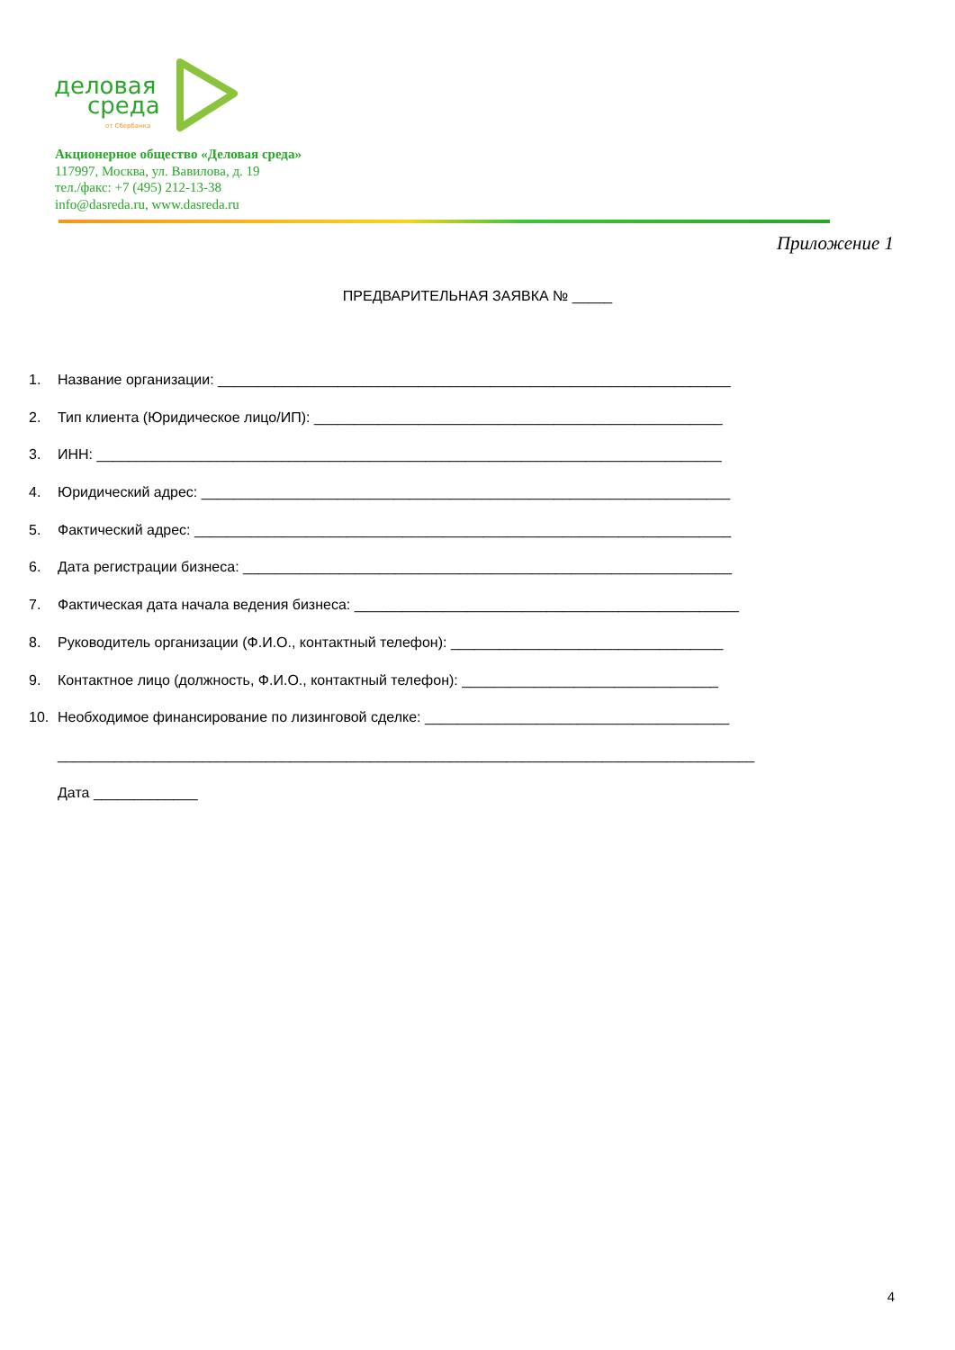деловая
среда
от Сбербанка
Акционерное общество «Деловая среда»
117997, Москва, ул. Вавилова, д. 19
тел./факс: +7 (495) 212-13-38
info@dasreda.ru, www.dasreda.ru
Приложение 1
ПРЕДВАРИТЕЛЬНАЯ ЗАЯВКА № _____
1. Название организации: ________________________________________________________________
2. Тип клиента (Юридическое лицо/ИП): ___________________________________________________
3. ИНН: ______________________________________________________________________________
4. Юридический адрес: __________________________________________________________________
5. Фактический адрес: ___________________________________________________________________
6. Дата регистрации бизнеса: _____________________________________________________________
7. Фактическая дата начала ведения бизнеса: ________________________________________________
8. Руководитель организации (Ф.И.О., контактный телефон): __________________________________
9. Контактное лицо (должность, Ф.И.О., контактный телефон): ________________________________
10. Необходимое финансирование по лизинговой сделке: ______________________________________
_______________________________________________________________________________________
Дата _____________
4